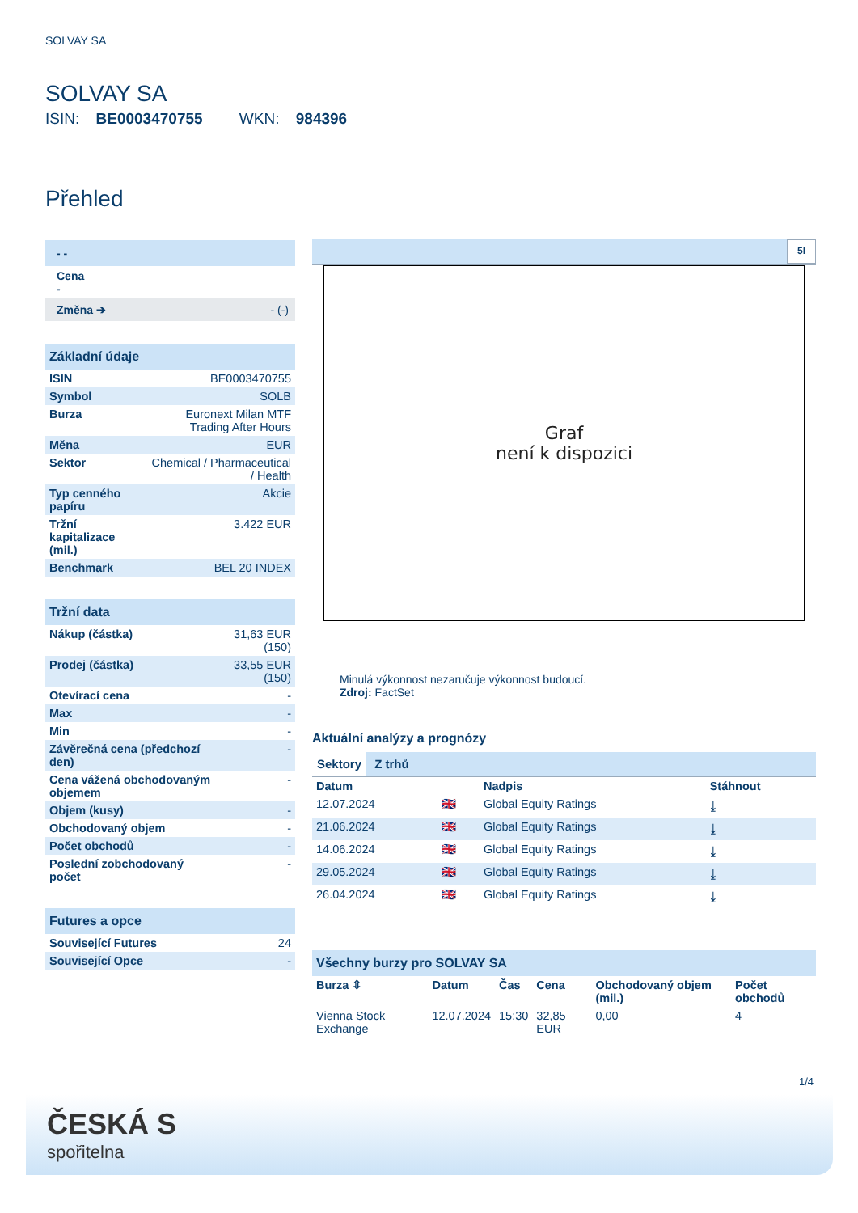SOLVAY SA
SOLVAY SA
ISIN: BE0003470755 WKN: 984396
Přehled
- -
Cena
-
Změna ➔ - (-)
Základní údaje
| ISIN | BE0003470755 |
| Symbol | SOLB |
| Burza | Euronext Milan MTF Trading After Hours |
| Měna | EUR |
| Sektor | Chemical / Pharmaceutical / Health |
| Typ cenného papíru | Akcie |
| Tržní kapitalizace (mil.) | 3.422 EUR |
| Benchmark | BEL 20 INDEX |
Tržní data
| Nákup (částka) | 31,63 EUR (150) |
| Prodej (částka) | 33,55 EUR (150) |
| Otevírací cena | - |
| Max | - |
| Min | - |
| Závěrečná cena (předchozí den) | - |
| Cena vážená obchodovaným objemem | - |
| Objem (kusy) | - |
| Obchodovaný objem | - |
| Počet obchodů | - |
| Poslední zobchodovaný počet | - |
Futures a opce
| Související Futures | 24 |
| Související Opce | - |
5l
Graf
není k dispozici
Minulá výkonnost nezaručuje výkonnost budoucí.
Zdroj: FactSet
Aktuální analýzy a prognózy
Sektory Z trhů
| Datum | | Nadpis | Stáhnout |
| --- | --- | --- | --- |
| 12.07.2024 | 🇬🇧 | Global Equity Ratings | ⤓ |
| 21.06.2024 | 🇬🇧 | Global Equity Ratings | ⤓ |
| 14.06.2024 | 🇬🇧 | Global Equity Ratings | ⤓ |
| 29.05.2024 | 🇬🇧 | Global Equity Ratings | ⤓ |
| 26.04.2024 | 🇬🇧 | Global Equity Ratings | ⤓ |
Všechny burzy pro SOLVAY SA
| Burza ⇳ | Datum | Čas | Cena | Obchodovaný objem (mil.) | Počet obchodů |
| --- | --- | --- | --- | --- | --- |
| Vienna Stock Exchange | 12.07.2024 | 15:30 | 32,85 EUR | 0,00 | 4 |
1/4
ČESKÁ S
spořitelna